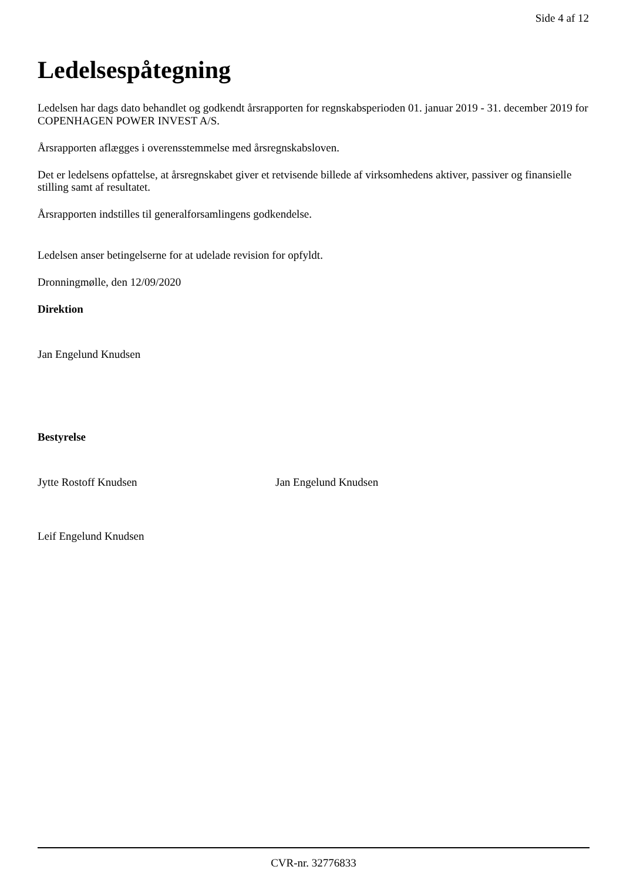Side 4 af 12
Ledelsespåtegning
Ledelsen har dags dato behandlet og godkendt årsrapporten for regnskabsperioden 01. januar 2019 - 31. december 2019 for COPENHAGEN POWER INVEST A/S.
Årsrapporten aflægges i overensstemmelse med årsregnskabsloven.
Det er ledelsens opfattelse, at årsregnskabet giver et retvisende billede af virksomhedens aktiver, passiver og finansielle stilling samt af resultatet.
Årsrapporten indstilles til generalforsamlingens godkendelse.
Ledelsen anser betingelserne for at udelade revision for opfyldt.
Dronningmølle, den 12/09/2020
Direktion
Jan Engelund Knudsen
Bestyrelse
Jytte Rostoff Knudsen Jan Engelund Knudsen
Leif Engelund Knudsen
CVR-nr. 32776833